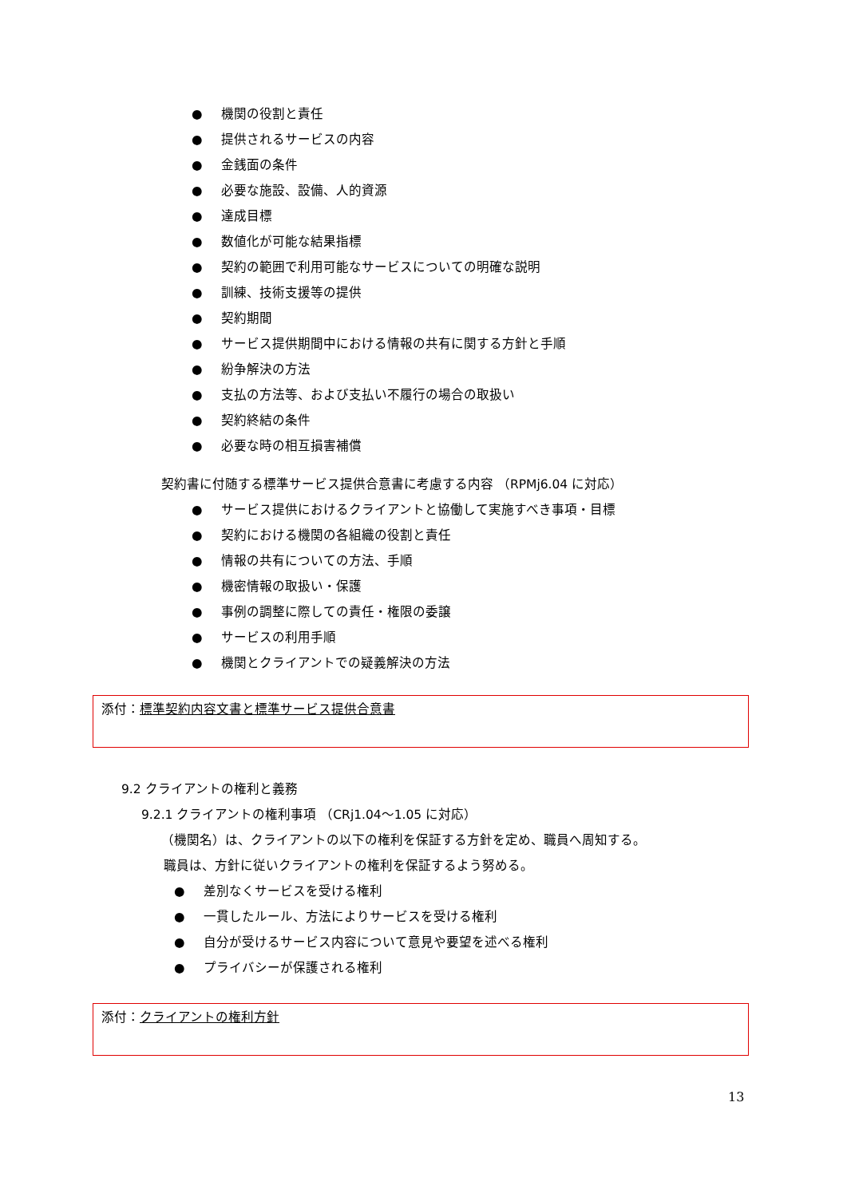● 機関の役割と責任
● 提供されるサービスの内容
● 金銭面の条件
● 必要な施設、設備、人的資源
● 達成目標
● 数値化が可能な結果指標
● 契約の範囲で利用可能なサービスについての明確な説明
● 訓練、技術支援等の提供
● 契約期間
● サービス提供期間中における情報の共有に関する方針と手順
● 紛争解決の方法
● 支払の方法等、および支払い不履行の場合の取扱い
● 契約終結の条件
● 必要な時の相互損害補償
契約書に付随する標準サービス提供合意書に考慮する内容 （RPMj6.04 に対応）
● サービス提供におけるクライアントと協働して実施すべき事項・目標
● 契約における機関の各組織の役割と責任
● 情報の共有についての方法、手順
● 機密情報の取扱い・保護
● 事例の調整に際しての責任・権限の委譲
● サービスの利用手順
● 機関とクライアントでの疑義解決の方法
添付：標準契約内容文書と標準サービス提供合意書
9.2 クライアントの権利と義務
9.2.1 クライアントの権利事項 （CRj1.04～1.05 に対応）
（機関名）は、クライアントの以下の権利を保証する方針を定め、職員へ周知する。
職員は、方針に従いクライアントの権利を保証するよう努める。
● 差別なくサービスを受ける権利
● 一貫したルール、方法によりサービスを受ける権利
● 自分が受けるサービス内容について意見や要望を述べる権利
● プライバシーが保護される権利
添付：クライアントの権利方針
13